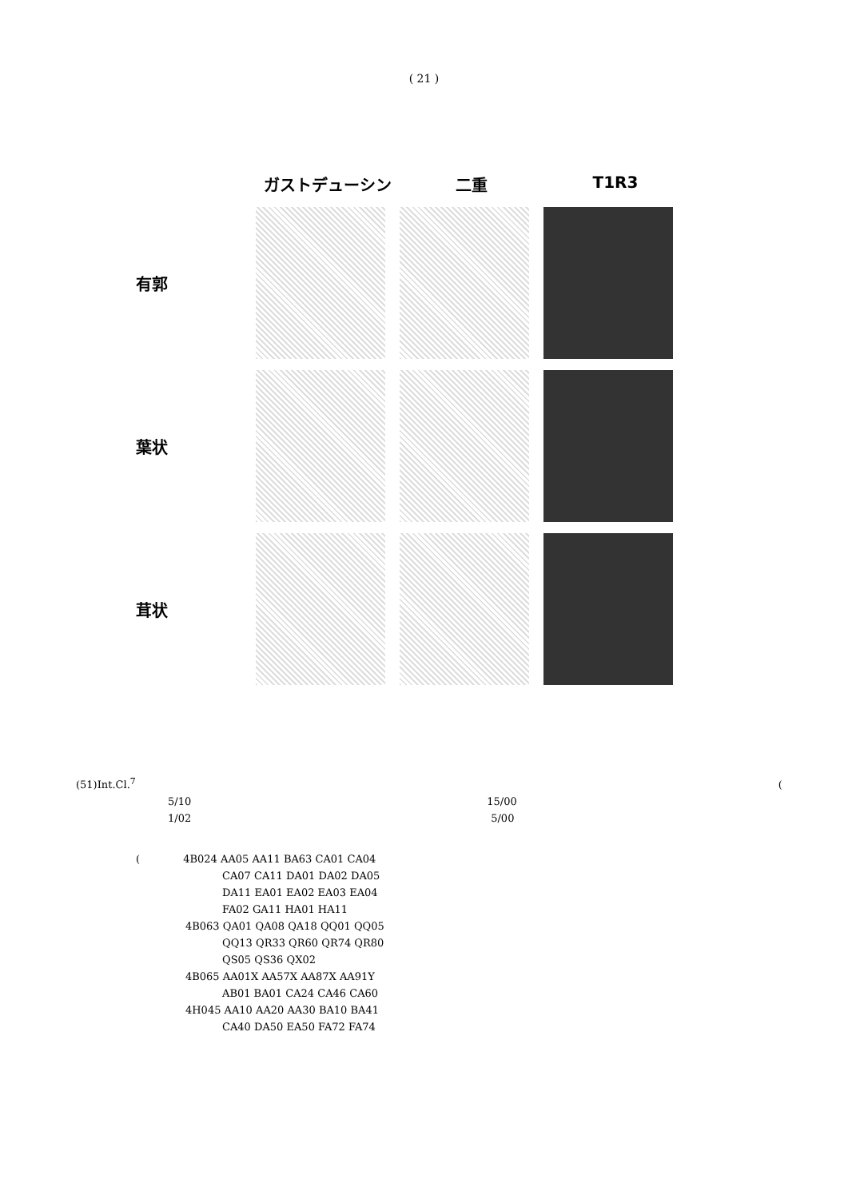( 21 )
ガストデューシン 二重 T1R3
有郭
葉状
茸状
(51)Int.Cl.<sup>7</sup> (
5/10 15/00
1/02 5/00
( 4B024 AA05 AA11 BA63 CA01 CA04
CA07 CA11 DA01 DA02 DA05
DA11 EA01 EA02 EA03 EA04
FA02 GA11 HA01 HA11
4B063 QA01 QA08 QA18 QQ01 QQ05
QQ13 QR33 QR60 QR74 QR80
QS05 QS36 QX02
4B065 AA01X AA57X AA87X AA91Y
AB01 BA01 CA24 CA46 CA60
4H045 AA10 AA20 AA30 BA10 BA41
CA40 DA50 EA50 FA72 FA74